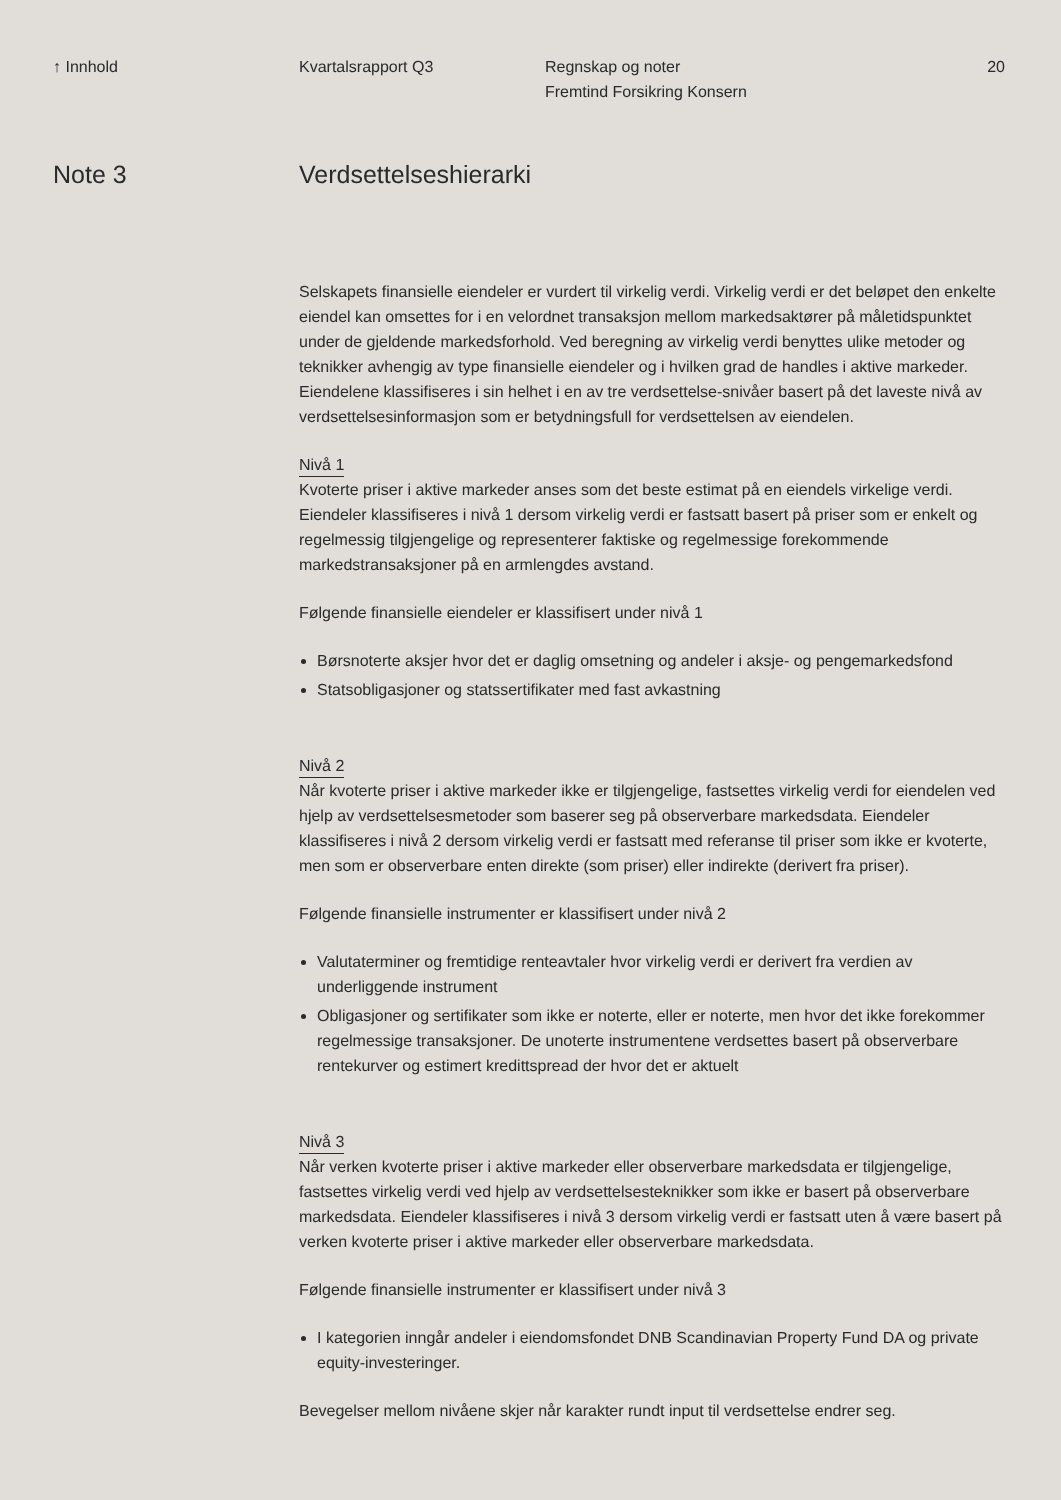↑ Innhold Kvartalsrapport Q3 Regnskap og noter
Fremtind Forsikring Konsern
20
Note 3 Verdsettelseshierarki
Selskapets finansielle eiendeler er vurdert til virkelig verdi. Virkelig verdi er det beløpet den enkelte eiendel kan omsettes for i en velordnet transaksjon mellom markedsaktører på måletidspunktet under de gjeldende markedsforhold. Ved beregning av virkelig verdi benyttes ulike metoder og teknikker avhengig av type finansielle eiendeler og i hvilken grad de handles i aktive markeder. Eiendelene klassifiseres i sin helhet i en av tre verdsettelse-snivåer basert på det laveste nivå av verdsettelsesinformasjon som er betydningsfull for verdsettelsen av eiendelen.
Nivå 1
Kvoterte priser i aktive markeder anses som det beste estimat på en eiendels virkelige verdi. Eiendeler klassifiseres i nivå 1 dersom virkelig verdi er fastsatt basert på priser som er enkelt og regelmessig tilgjengelige og representerer faktiske og regelmessige forekommende markedstransaksjoner på en armlengdes avstand.
Følgende finansielle eiendeler er klassifisert under nivå 1
Børsnoterte aksjer hvor det er daglig omsetning og andeler i aksje- og pengemarkedsfond
Statsobligasjoner og statssertifikater med fast avkastning
Nivå 2
Når kvoterte priser i aktive markeder ikke er tilgjengelige, fastsettes virkelig verdi for eiendelen ved hjelp av verdsettelsesmetoder som baserer seg på observerbare markedsdata. Eiendeler klassifiseres i nivå 2 dersom virkelig verdi er fastsatt med referanse til priser som ikke er kvoterte, men som er observerbare enten direkte (som priser) eller indirekte (derivert fra priser).
Følgende finansielle instrumenter er klassifisert under nivå 2
Valutaterminer og fremtidige renteavtaler hvor virkelig verdi er derivert fra verdien av underliggende instrument
Obligasjoner og sertifikater som ikke er noterte, eller er noterte, men hvor det ikke forekommer regelmessige transaksjoner. De unoterte instrumentene verdsettes basert på observerbare rentekurver og estimert kredittspread der hvor det er aktuelt
Nivå 3
Når verken kvoterte priser i aktive markeder eller observerbare markedsdata er tilgjengelige, fastsettes virkelig verdi ved hjelp av verdsettelsesteknikker som ikke er basert på observerbare markedsdata. Eiendeler klassifiseres i nivå 3 dersom virkelig verdi er fastsatt uten å være basert på verken kvoterte priser i aktive markeder eller observerbare markedsdata.
Følgende finansielle instrumenter er klassifisert under nivå 3
I kategorien inngår andeler i eiendomsfondet DNB Scandinavian Property Fund DA og private equity-investeringer.
Bevegelser mellom nivåene skjer når karakter rundt input til verdsettelse endrer seg.